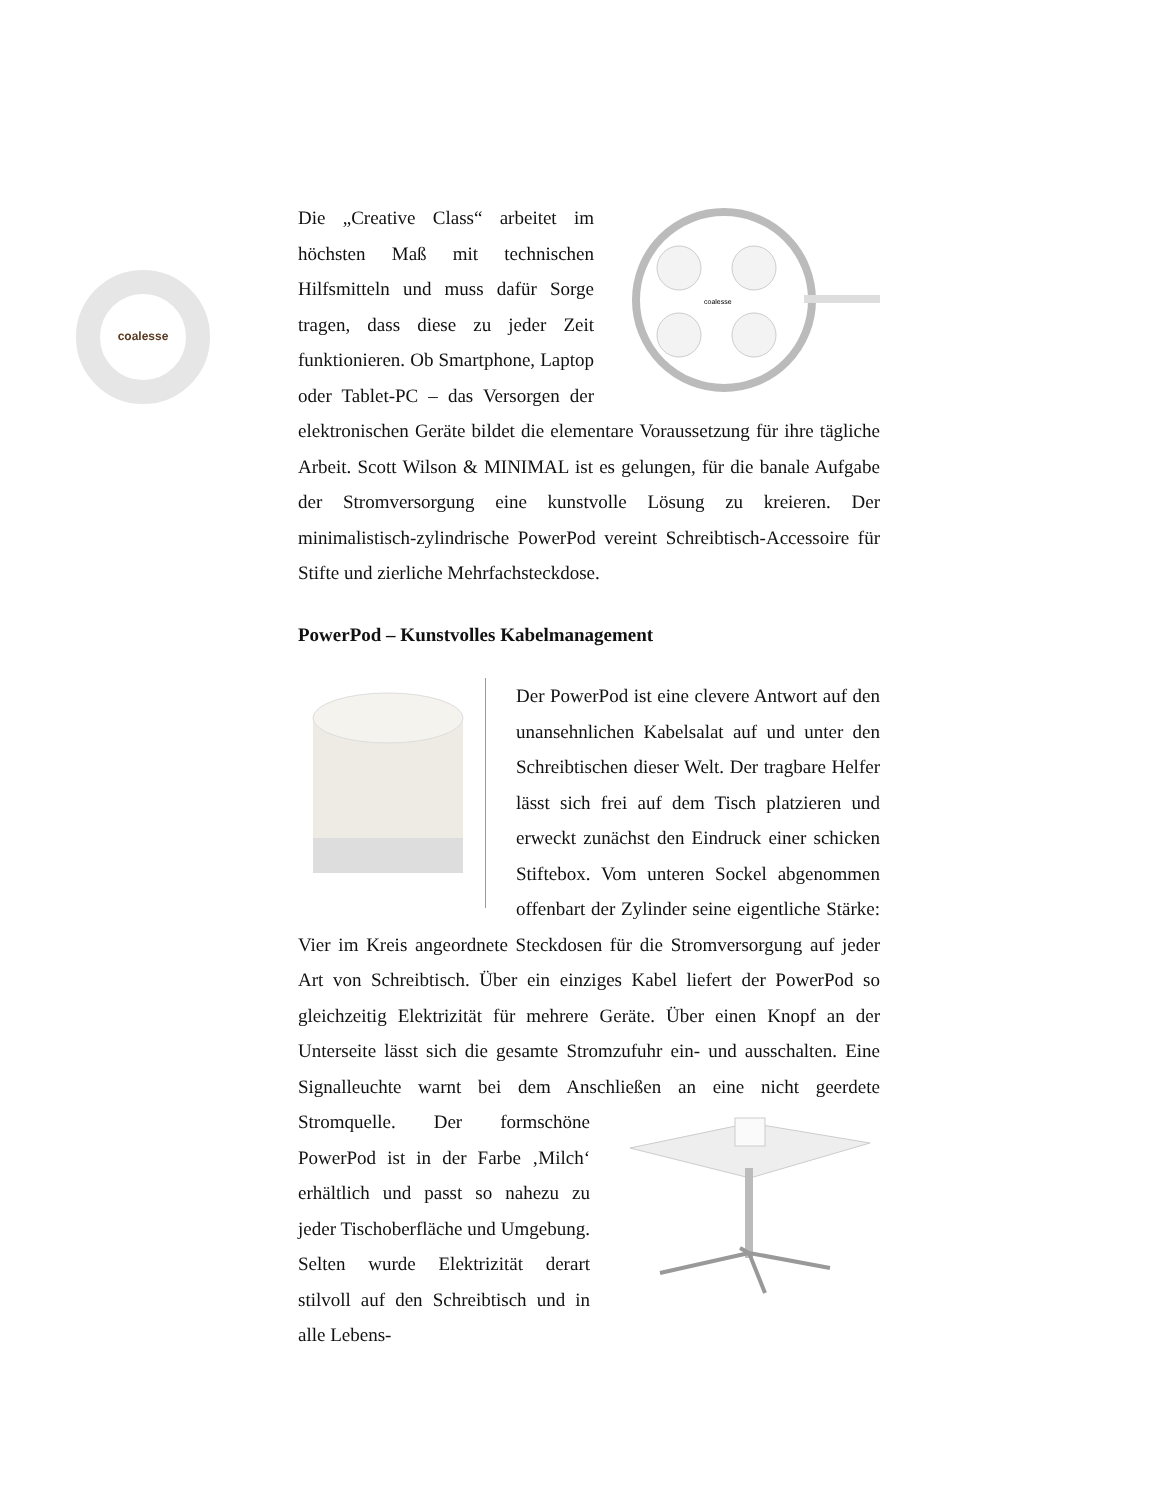coalesse
coalesse
Die „Creative Class“ arbeitet im höchsten Maß mit technischen Hilfsmitteln und muss dafür Sorge tragen, dass diese zu jeder Zeit funktionieren. Ob Smartphone, Laptop oder Tablet-PC – das Versorgen der elektronischen Geräte bildet die elementare Voraussetzung für ihre tägliche Arbeit. Scott Wilson & MINIMAL ist es gelungen, für die banale Aufgabe der Stromversorgung eine kunstvolle Lösung zu kreieren. Der minimalistisch-zylindrische PowerPod vereint Schreibtisch-Accessoire für Stifte und zierliche Mehrfachsteckdose.
PowerPod – Kunstvolles Kabelmanagement
Der PowerPod ist eine clevere Antwort auf den unansehnlichen Kabelsalat auf und unter den Schreibtischen dieser Welt. Der tragbare Helfer lässt sich frei auf dem Tisch platzieren und erweckt zunächst den Eindruck einer schicken Stiftebox. Vom unteren Sockel abgenommen offenbart der Zylinder seine eigentliche Stärke: Vier im Kreis angeordnete Steckdosen für die Stromversorgung auf jeder Art von Schreibtisch. Über ein einziges Kabel liefert der PowerPod so gleichzeitig Elektrizität für mehrere Geräte. Über einen Knopf an der Unterseite lässt sich die gesamte Stromzufuhr ein- und ausschalten. Eine Signalleuchte warnt bei dem Anschließen an eine nicht geerdete Stromquelle. Der formschöne PowerPod ist in der Farbe ‚Milch‘ erhältlich und passt so nahezu zu jeder Tischoberfläche und Umgebung. Selten wurde Elektrizität derart stilvoll auf den Schreibtisch und in alle Lebens-